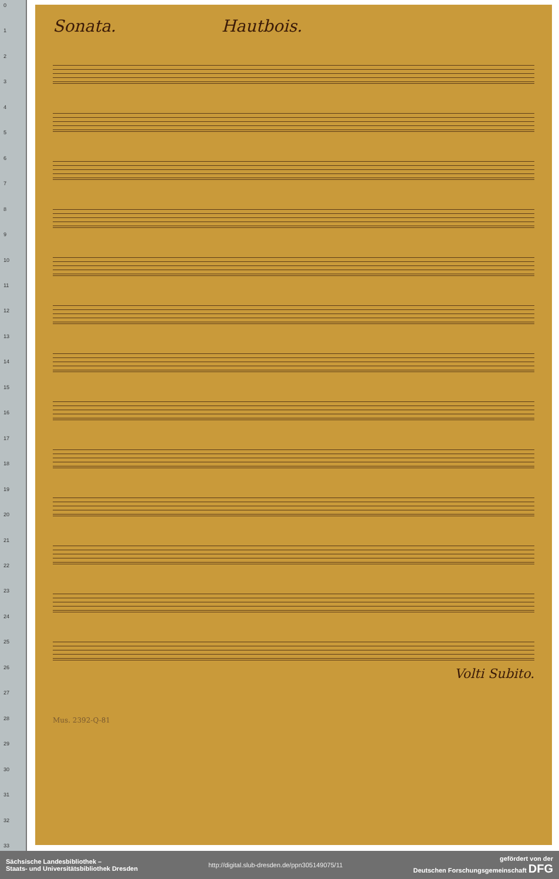0123456789
10
11
12
13
14
15
16
17
18
19
20
21
22
23
24
25
26
27
28
29
30
31
32
33
Sonata. Hautbois.
Volti Subito.
Mus. 2392-Q-81
Sächsische Landesbibliothek –
Staats- und Universitätsbibliothek Dresden
http://digital.slub-dresden.de/ppn305149075/11
gefördert von der
Deutschen Forschungsgemeinschaft DFG